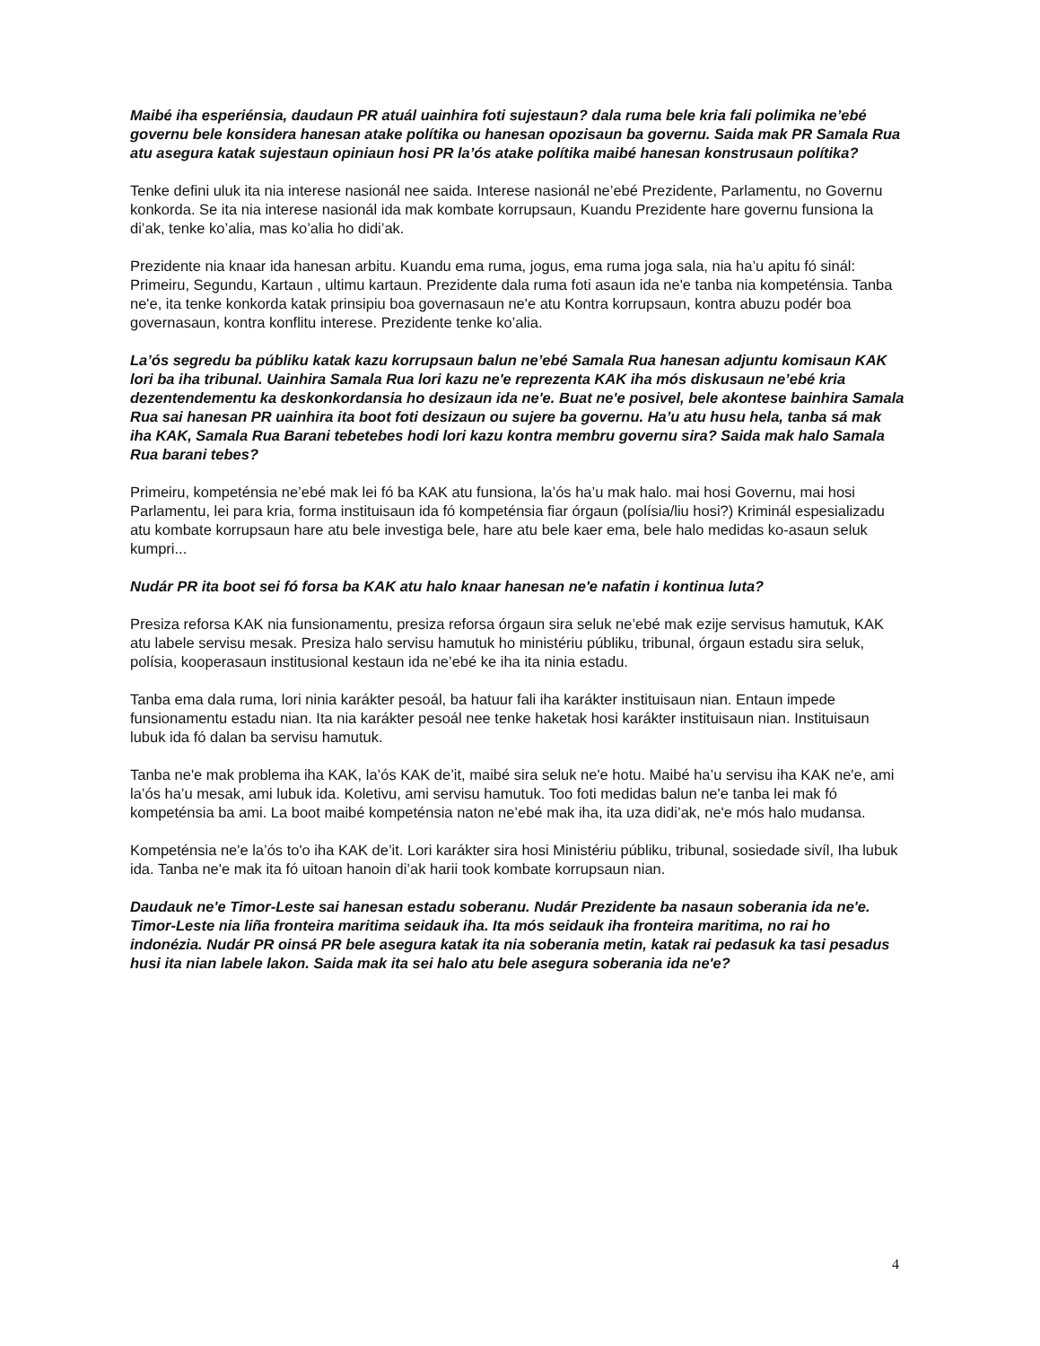Maibé iha esperiénsia, daudaun PR atuál uainhira foti sujestaun? dala ruma bele kria fali polimika ne’ebé governu bele konsidera hanesan atake polítika ou hanesan opozisaun ba governu. Saida mak PR Samala Rua atu asegura katak sujestaun opiniaun hosi PR la’ós atake polítika maibé hanesan konstrusaun polítika?
Tenke defini uluk ita nia interese nasionál nee saida. Interese nasionál ne’ebé Prezidente, Parlamentu, no Governu konkorda. Se ita nia interese nasionál ida mak kombate korrupsaun, Kuandu Prezidente hare governu funsiona la di’ak, tenke ko’alia, mas ko’alia ho didi’ak.
Prezidente nia knaar ida hanesan arbitu. Kuandu ema ruma, jogus, ema ruma joga sala, nia ha’u apitu fó sinál: Primeiru, Segundu, Kartaun , ultimu kartaun. Prezidente dala ruma foti asaun ida ne'e tanba nia kompeténsia. Tanba ne'e, ita tenke konkorda katak prinsipiu boa governasaun ne'e atu Kontra korrupsaun, kontra abuzu podér boa governasaun, kontra konflitu interese. Prezidente tenke ko’alia.
La’ós segredu ba públiku katak kazu korrupsaun balun ne’ebé Samala Rua hanesan adjuntu komisaun KAK lori ba iha tribunal. Uainhira Samala Rua lori kazu ne'e reprezenta KAK iha mós diskusaun ne’ebé kria dezentendementu ka deskonkordansia ho desizaun ida ne'e. Buat ne'e posivel, bele akontese bainhira Samala Rua sai hanesan PR uainhira ita boot foti desizaun ou sujere ba governu. Ha’u atu husu hela, tanba sá mak iha KAK, Samala Rua Barani tebetebes hodi lori kazu kontra membru governu sira? Saida mak halo Samala Rua barani tebes?
Primeiru, kompeténsia ne’ebé mak lei fó ba KAK atu funsiona, la’ós ha’u mak halo. mai hosi Governu, mai hosi Parlamentu, lei para kria, forma instituisaun ida fó kompeténsia fiar órgaun (polísia/liu hosi?) Kriminál espesializadu atu kombate korrupsaun hare atu bele investiga bele, hare atu bele kaer ema, bele halo medidas ko-asaun seluk kumpri...
Nudár PR ita boot sei fó forsa ba KAK atu halo knaar hanesan ne'e nafatin i kontinua luta?
Presiza reforsa KAK nia funsionamentu, presiza reforsa órgaun sira seluk ne’ebé mak ezije servisus hamutuk, KAK atu labele servisu mesak. Presiza halo servisu hamutuk ho ministériu públiku, tribunal, órgaun estadu sira seluk, polísia, kooperasaun institusional kestaun ida ne’ebé ke iha ita ninia estadu.
Tanba ema dala ruma, lori ninia karákter pesoál, ba hatuur fali iha karákter instituisaun nian. Entaun impede funsionamentu estadu nian. Ita nia karákter pesoál nee tenke haketak hosi karákter instituisaun nian. Instituisaun lubuk ida fó dalan ba servisu hamutuk.
Tanba ne'e mak problema iha KAK, la’ós KAK de’it, maibé sira seluk ne'e hotu. Maibé ha’u servisu iha KAK ne'e, ami la’ós ha’u mesak, ami lubuk ida. Koletivu, ami servisu hamutuk. Too foti medidas balun ne'e tanba lei mak fó kompeténsia ba ami. La boot maibé kompeténsia naton ne’ebé mak iha, ita uza didi’ak, ne'e mós halo mudansa.
Kompeténsia ne'e la’ós to'o iha KAK de’it. Lori karákter sira hosi Ministériu públiku, tribunal, sosiedade sivíl, Iha lubuk ida. Tanba ne'e mak ita fó uitoan hanoin di’ak harii took kombate korrupsaun nian.
Daudauk ne'e Timor-Leste sai hanesan estadu soberanu. Nudár Prezidente ba nasaun soberania ida ne'e. Timor-Leste nia liña fronteira maritima seidauk iha. Ita mós seidauk iha fronteira maritima, no rai ho indonézia. Nudár PR oinsá PR bele asegura katak ita nia soberania metin, katak rai pedasuk ka tasi pesadus husi ita nian labele lakon. Saida mak ita sei halo atu bele asegura soberania ida ne'e?
4